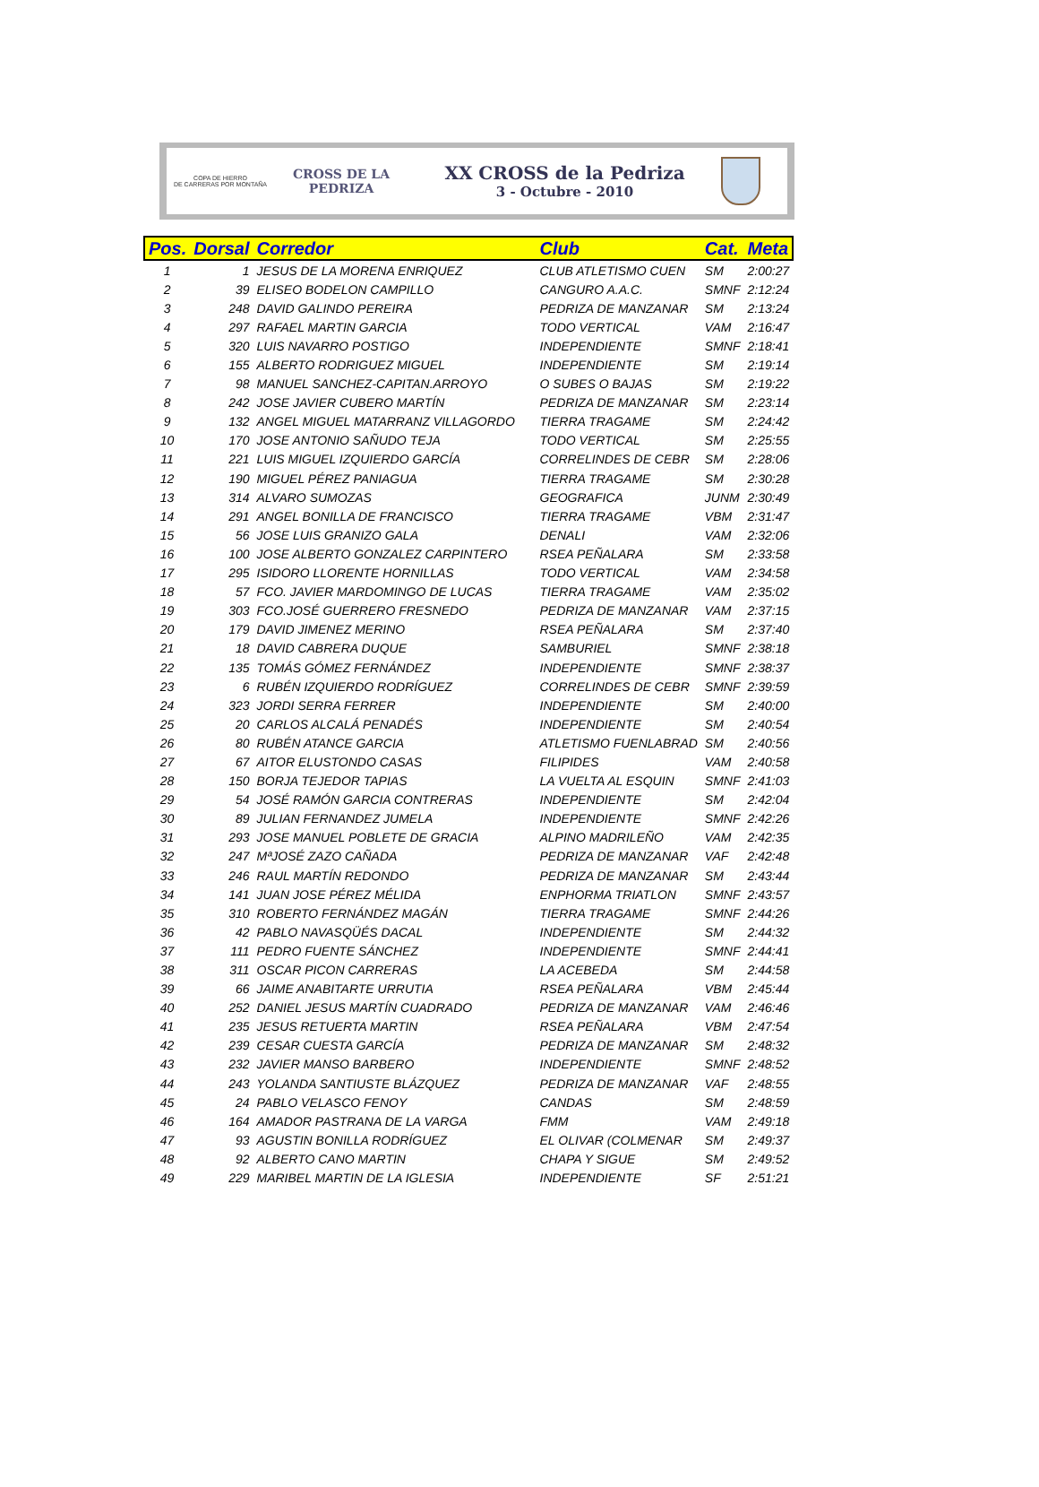COPA DE HIERRO
DE CARRERAS POR MONTAÑA
CROSS DE LA PEDRIZA
XX CROSS de la Pedriza
3 - Octubre - 2010
| Pos. | Dorsal | Corredor | Club | Cat. | Meta |
| --- | --- | --- | --- | --- | --- |
| 1 | 1 | JESUS DE LA MORENA ENRIQUEZ | CLUB ATLETISMO CUEN | SM | 2:00:27 |
| 2 | 39 | ELISEO BODELON CAMPILLO | CANGURO A.A.C. | SMNF | 2:12:24 |
| 3 | 248 | DAVID GALINDO PEREIRA | PEDRIZA DE MANZANAR | SM | 2:13:24 |
| 4 | 297 | RAFAEL MARTIN GARCIA | TODO VERTICAL | VAM | 2:16:47 |
| 5 | 320 | LUIS NAVARRO POSTIGO | INDEPENDIENTE | SMNF | 2:18:41 |
| 6 | 155 | ALBERTO RODRIGUEZ MIGUEL | INDEPENDIENTE | SM | 2:19:14 |
| 7 | 98 | MANUEL SANCHEZ-CAPITAN.ARROYO | O SUBES O BAJAS | SM | 2:19:22 |
| 8 | 242 | JOSE JAVIER CUBERO MARTÍN | PEDRIZA DE MANZANAR | SM | 2:23:14 |
| 9 | 132 | ANGEL MIGUEL MATARRANZ VILLAGORDO | TIERRA TRAGAME | SM | 2:24:42 |
| 10 | 170 | JOSE ANTONIO SAÑUDO TEJA | TODO VERTICAL | SM | 2:25:55 |
| 11 | 221 | LUIS MIGUEL IZQUIERDO GARCÍA | CORRELINDES DE CEBR | SM | 2:28:06 |
| 12 | 190 | MIGUEL PÉREZ PANIAGUA | TIERRA TRAGAME | SM | 2:30:28 |
| 13 | 314 | ALVARO SUMOZAS | GEOGRAFICA | JUNM | 2:30:49 |
| 14 | 291 | ANGEL BONILLA DE FRANCISCO | TIERRA TRAGAME | VBM | 2:31:47 |
| 15 | 56 | JOSE LUIS GRANIZO GALA | DENALI | VAM | 2:32:06 |
| 16 | 100 | JOSE ALBERTO GONZALEZ CARPINTERO | RSEA PEÑALARA | SM | 2:33:58 |
| 17 | 295 | ISIDORO LLORENTE HORNILLAS | TODO VERTICAL | VAM | 2:34:58 |
| 18 | 57 | FCO. JAVIER MARDOMINGO DE LUCAS | TIERRA TRAGAME | VAM | 2:35:02 |
| 19 | 303 | FCO.JOSÉ GUERRERO FRESNEDO | PEDRIZA DE MANZANAR | VAM | 2:37:15 |
| 20 | 179 | DAVID JIMENEZ MERINO | RSEA PEÑALARA | SM | 2:37:40 |
| 21 | 18 | DAVID CABRERA DUQUE | SAMBURIEL | SMNF | 2:38:18 |
| 22 | 135 | TOMÁS GÓMEZ FERNÁNDEZ | INDEPENDIENTE | SMNF | 2:38:37 |
| 23 | 6 | RUBÉN IZQUIERDO RODRÍGUEZ | CORRELINDES DE CEBR | SMNF | 2:39:59 |
| 24 | 323 | JORDI SERRA FERRER | INDEPENDIENTE | SM | 2:40:00 |
| 25 | 20 | CARLOS ALCALÁ PENADÉS | INDEPENDIENTE | SM | 2:40:54 |
| 26 | 80 | RUBÉN ATANCE GARCIA | ATLETISMO FUENLABRAD | SM | 2:40:56 |
| 27 | 67 | AITOR ELUSTONDO CASAS | FILIPIDES | VAM | 2:40:58 |
| 28 | 150 | BORJA TEJEDOR TAPIAS | LA VUELTA AL ESQUIN | SMNF | 2:41:03 |
| 29 | 54 | JOSÉ RAMÓN GARCIA CONTRERAS | INDEPENDIENTE | SM | 2:42:04 |
| 30 | 89 | JULIAN FERNANDEZ JUMELA | INDEPENDIENTE | SMNF | 2:42:26 |
| 31 | 293 | JOSE MANUEL POBLETE DE GRACIA | ALPINO MADRILEÑO | VAM | 2:42:35 |
| 32 | 247 | MªJOSÉ ZAZO CAÑADA | PEDRIZA DE MANZANAR | VAF | 2:42:48 |
| 33 | 246 | RAUL MARTÍN REDONDO | PEDRIZA DE MANZANAR | SM | 2:43:44 |
| 34 | 141 | JUAN JOSE PÉREZ MÉLIDA | ENPHORMA TRIATLON | SMNF | 2:43:57 |
| 35 | 310 | ROBERTO FERNÁNDEZ MAGÁN | TIERRA TRAGAME | SMNF | 2:44:26 |
| 36 | 42 | PABLO NAVASQÜÉS DACAL | INDEPENDIENTE | SM | 2:44:32 |
| 37 | 111 | PEDRO FUENTE SÁNCHEZ | INDEPENDIENTE | SMNF | 2:44:41 |
| 38 | 311 | OSCAR PICON CARRERAS | LA ACEBEDA | SM | 2:44:58 |
| 39 | 66 | JAIME ANABITARTE URRUTIA | RSEA PEÑALARA | VBM | 2:45:44 |
| 40 | 252 | DANIEL JESUS MARTÍN CUADRADO | PEDRIZA DE MANZANAR | VAM | 2:46:46 |
| 41 | 235 | JESUS RETUERTA MARTIN | RSEA PEÑALARA | VBM | 2:47:54 |
| 42 | 239 | CESAR CUESTA GARCÍA | PEDRIZA DE MANZANAR | SM | 2:48:32 |
| 43 | 232 | JAVIER MANSO BARBERO | INDEPENDIENTE | SMNF | 2:48:52 |
| 44 | 243 | YOLANDA SANTIUSTE BLÁZQUEZ | PEDRIZA DE MANZANAR | VAF | 2:48:55 |
| 45 | 24 | PABLO VELASCO FENOY | CANDAS | SM | 2:48:59 |
| 46 | 164 | AMADOR PASTRANA DE LA VARGA | FMM | VAM | 2:49:18 |
| 47 | 93 | AGUSTIN BONILLA RODRÍGUEZ | EL OLIVAR (COLMENAR | SM | 2:49:37 |
| 48 | 92 | ALBERTO CANO MARTIN | CHAPA Y SIGUE | SM | 2:49:52 |
| 49 | 229 | MARIBEL MARTIN DE LA IGLESIA | INDEPENDIENTE | SF | 2:51:21 |